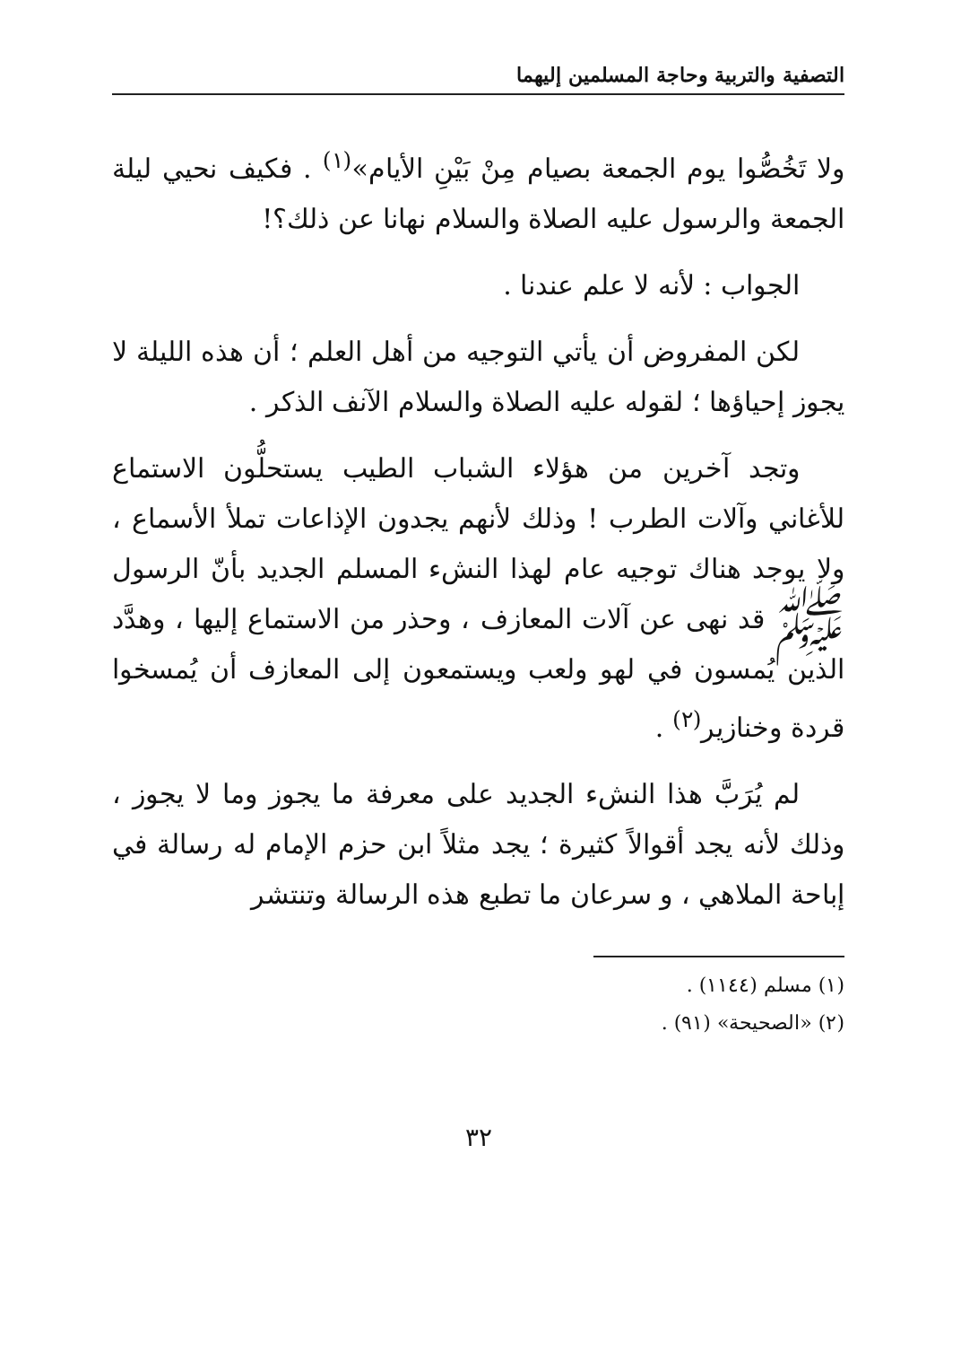التصفية والتربية وحاجة المسلمين إليهما
ولا تَخُصُّوا يوم الجمعة بصيام مِنْ بَيْنِ الأيام»<sup>(١)</sup> . فكيف نحيي ليلة الجمعة والرسول عليه الصلاة والسلام نهانا عن ذلك؟!
الجواب : لأنه لا علم عندنا .
لكن المفروض أن يأتي التوجيه من أهل العلم ؛ أن هذه الليلة لا يجوز إحياؤها ؛ لقوله عليه الصلاة والسلام الآنف الذكر .
وتجد آخرين من هؤلاء الشباب الطيب يستحلُّون الاستماع للأغاني وآلات الطرب ! وذلك لأنهم يجدون الإذاعات تملأ الأسماع ، ولا يوجد هناك توجيه عام لهذا النشء المسلم الجديد بأنّ الرسول ﷺ قد نهى عن آلات المعازف ، وحذر من الاستماع إليها ، وهدَّد الذين يُمسون في لهو ولعب ويستمعون إلى المعازف أن يُمسخوا قردة وخنازير<sup>(٢)</sup> .
لم يُرَبَّ هذا النشء الجديد على معرفة ما يجوز وما لا يجوز ، وذلك لأنه يجد أقوالاً كثيرة ؛ يجد مثلاً ابن حزم الإمام له رسالة في إباحة الملاهي ، و سرعان ما تطبع هذه الرسالة وتنتشر
(١) مسلم (١١٤٤) .
(٢) «الصحيحة» (٩١) .
٣٢